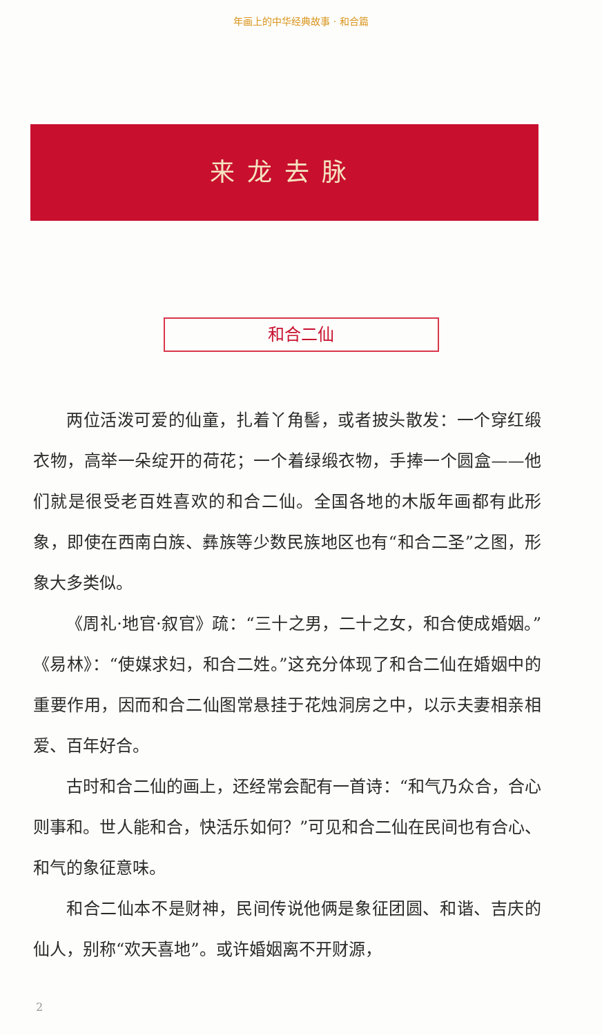年画上的中华经典故事 · 和合篇
来龙去脉
和合二仙
两位活泼可爱的仙童，扎着丫角髻，或者披头散发：一个穿红缎衣物，高举一朵绽开的荷花；一个着绿缎衣物，手捧一个圆盒——他们就是很受老百姓喜欢的和合二仙。全国各地的木版年画都有此形象，即使在西南白族、彝族等少数民族地区也有“和合二圣”之图，形象大多类似。
《周礼·地官·叙官》疏：“三十之男，二十之女，和合使成婚姻。”《易林》：“使媒求妇，和合二姓。”这充分体现了和合二仙在婚姻中的重要作用，因而和合二仙图常悬挂于花烛洞房之中，以示夫妻相亲相爱、百年好合。
古时和合二仙的画上，还经常会配有一首诗：“和气乃众合，合心则事和。世人能和合，快活乐如何？”可见和合二仙在民间也有合心、和气的象征意味。
和合二仙本不是财神，民间传说他俩是象征团圆、和谐、吉庆的仙人，别称“欢天喜地”。或许婚姻离不开财源，
2